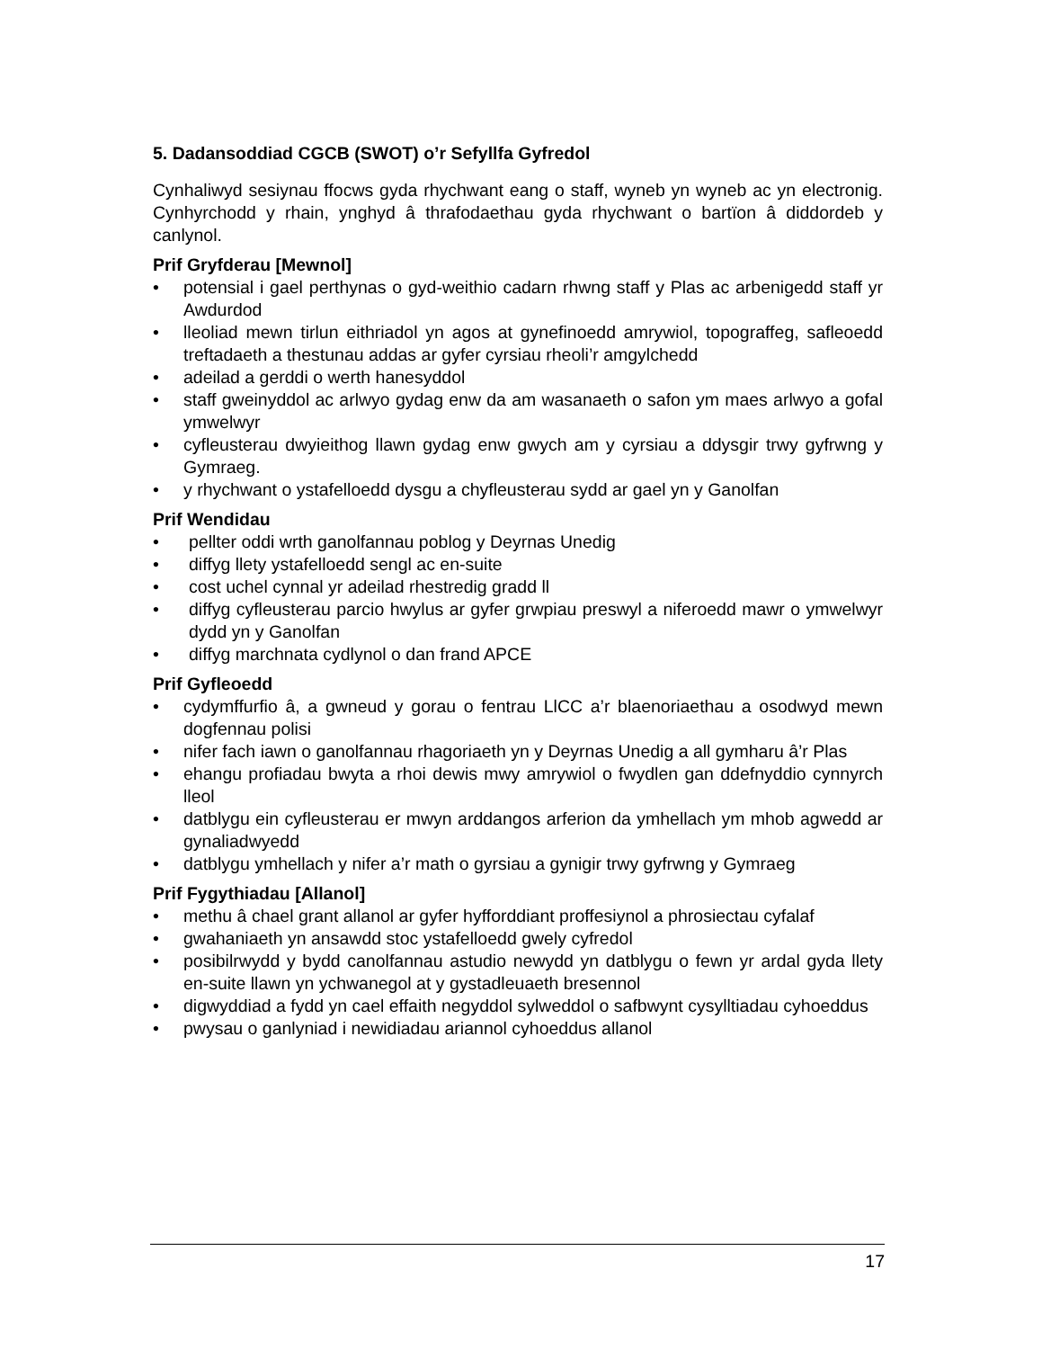5. Dadansoddiad CGCB (SWOT) o’r Sefyllfa Gyfredol
Cynhaliwyd sesiynau ffocws gyda rhychwant eang o staff, wyneb yn wyneb ac yn electronig. Cynhyrchodd y rhain, ynghyd â thrafodaethau gyda rhychwant o bartïon â diddordeb y canlynol.
Prif Gryfderau [Mewnol]
• potensial i gael perthynas o gyd-weithio cadarn rhwng staff y Plas ac arbenigedd staff yr Awdurdod
• lleoliad mewn tirlun eithriadol yn agos at gynefinoedd amrywiol, topograffeg, safleoedd treftadaeth a thestunau addas ar gyfer cyrsiau rheoli’r amgylchedd
• adeilad a gerddi o werth hanesyddol
• staff gweinyddol ac arlwyo gydag enw da am wasanaeth o safon ym maes arlwyo a gofal ymwelwyr
• cyfleusterau dwyieithog llawn gydag enw gwych am y cyrsiau a ddysgir trwy gyfrwng y Gymraeg.
• y rhychwant o ystafelloedd dysgu a chyfleusterau sydd ar gael yn y Ganolfan
Prif Wendidau
• pellter oddi wrth ganolfannau poblog y Deyrnas Unedig
• diffyg llety ystafelloedd sengl ac en-suite
• cost uchel cynnal yr adeilad rhestredig gradd ll
• diffyg cyfleusterau parcio hwylus ar gyfer grwpiau preswyl a niferoedd mawr o ymwelwyr dydd yn y Ganolfan
• diffyg marchnata cydlynol o dan frand APCE
Prif Gyfleoedd
• cydymffurfio â, a gwneud y gorau o fentrau LlCC a’r blaenoriaethau a osodwyd mewn dogfennau polisi
• nifer fach iawn o ganolfannau rhagoriaeth yn y Deyrnas Unedig a all gymharu â’r Plas
• ehangu profiadau bwyta a rhoi dewis mwy amrywiol o fwydlen gan ddefnyddio cynnyrch lleol
• datblygu ein cyfleusterau er mwyn arddangos arferion da ymhellach ym mhob agwedd ar gynaliadwyedd
• datblygu ymhellach y nifer a’r math o gyrsiau a gynigir trwy gyfrwng y Gymraeg
Prif Fygythiadau [Allanol]
• methu â chael grant allanol ar gyfer hyfforddiant proffesiynol a phrosiectau cyfalaf
• gwahaniaeth yn ansawdd stoc ystafelloedd gwely cyfredol
• posibilrwydd y bydd canolfannau astudio newydd yn datblygu o fewn yr ardal gyda llety en-suite llawn yn ychwanegol at y gystadleuaeth bresennol
• digwyddiad a fydd yn cael effaith negyddol sylweddol o safbwynt cysylltiadau cyhoeddus
• pwysau o ganlyniad i newidiadau ariannol cyhoeddus allanol
17